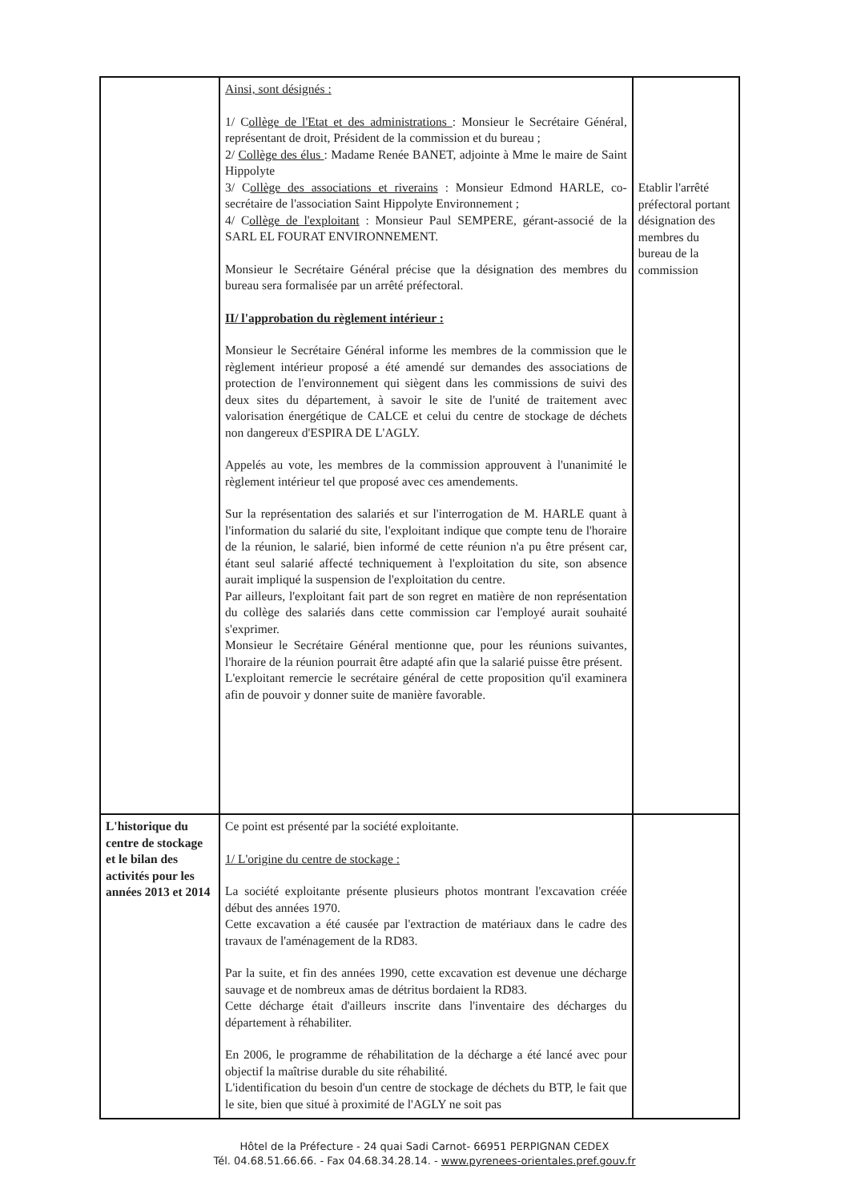| | Ainsi, sont désignés : 1/ C ollège de l'Etat et des administrations : Monsieur le Secrétaire Général, représentant de droit, Président de la commission et du bureau ; 2/ Collège des élus : Madame Renée BANET, adjointe à Mme le maire de Saint Hippolyte 3/ C ollège des associations et riverains : Monsieur Edmond HARLE, co-secrétaire de l'association Saint Hippolyte Environnement ; 4/ C ollège de l'exploitant : Monsieur Paul SEMPERE, gérant-associé de la SARL EL FOURAT ENVIRONNEMENT. Monsieur le Secrétaire Général précise que la désignation des membres du bureau sera formalisée par un arrêté préfectoral. II/ l'approbation du règlement intérieur : Monsieur le Secrétaire Général informe les membres de la commission que le règlement intérieur proposé a été amendé sur demandes des associations de protection de l'environnement qui siègent dans les commissions de suivi des deux sites du département, à savoir le site de l'unité de traitement avec valorisation énergétique de CALCE et celui du centre de stockage de déchets non dangereux d'ESPIRA DE L'AGLY. Appelés au vote, les membres de la commission approuvent à l'unanimité le règlement intérieur tel que proposé avec ces amendements. Sur la représentation des salariés et sur l'interrogation de M. HARLE quant à l'information du salarié du site, l'exploitant indique que compte tenu de l'horaire de la réunion, le salarié, bien informé de cette réunion n'a pu être présent car, étant seul salarié affecté techniquement à l'exploitation du site, son absence aurait impliqué la suspension de l'exploitation du centre. Par ailleurs, l'exploitant fait part de son regret en matière de non représentation du collège des salariés dans cette commission car l'employé aurait souhaité s'exprimer. Monsieur le Secrétaire Général mentionne que, pour les réunions suivantes, l'horaire de la réunion pourrait être adapté afin que la salarié puisse être présent. L'exploitant remercie le secrétaire général de cette proposition qu'il examinera afin de pouvoir y donner suite de manière favorable. | Etablir l'arrêté préfectoral portant désignation des membres du bureau de la commission |
| L'historique du centre de stockage et le bilan des activités pour les années 2013 et 2014 | Ce point est présenté par la société exploitante. 1/ L'origine du centre de stockage : La société exploitante présente plusieurs photos montrant l'excavation créée début des années 1970. Cette excavation a été causée par l'extraction de matériaux dans le cadre des travaux de l'aménagement de la RD83. Par la suite, et fin des années 1990, cette excavation est devenue une décharge sauvage et de nombreux amas de détritus bordaient la RD83. Cette décharge était d'ailleurs inscrite dans l'inventaire des décharges du département à réhabiliter. En 2006, le programme de réhabilitation de la décharge a été lancé avec pour objectif la maîtrise durable du site réhabilité. L'identification du besoin d'un centre de stockage de déchets du BTP, le fait que le site, bien que situé à proximité de l'AGLY ne soit pas | |
Hôtel de la Préfecture - 24 quai Sadi Carnot- 66951 PERPIGNAN CEDEX
Tél. 04.68.51.66.66. - Fax 04.68.34.28.14. - www.pyrenees-orientales.pref.gouv.fr